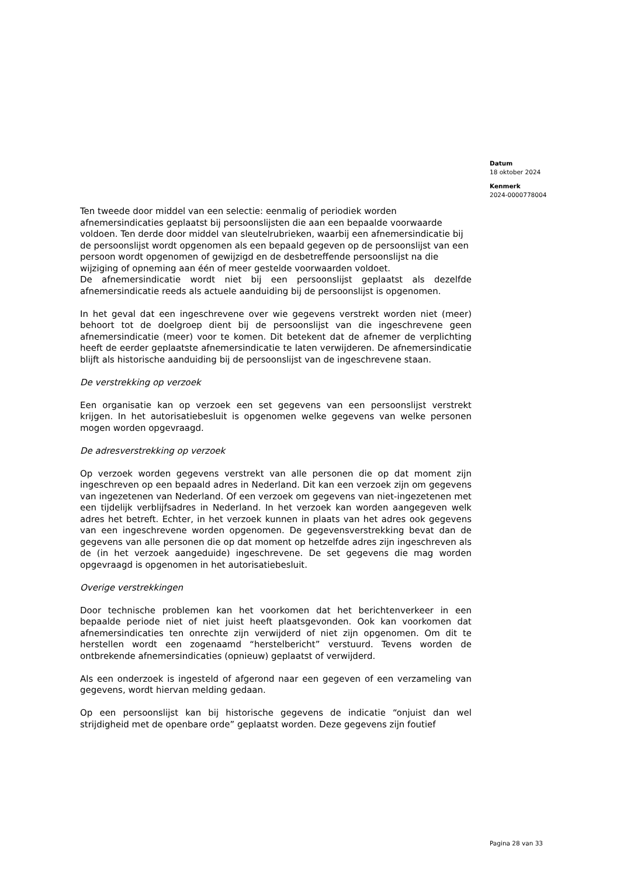Datum
18 oktober 2024
Kenmerk
2024-0000778004
Ten tweede door middel van een selectie: eenmalig of periodiek worden afnemersindicaties geplaatst bij persoonslijsten die aan een bepaalde voorwaarde voldoen. Ten derde door middel van sleutelrubrieken, waarbij een afnemersindicatie bij de persoonslijst wordt opgenomen als een bepaald gegeven op de persoonslijst van een persoon wordt opgenomen of gewijzigd en de desbetreffende persoonslijst na die wijziging of opneming aan één of meer gestelde voorwaarden voldoet.
De afnemersindicatie wordt niet bij een persoonslijst geplaatst als dezelfde afnemersindicatie reeds als actuele aanduiding bij de persoonslijst is opgenomen.
In het geval dat een ingeschrevene over wie gegevens verstrekt worden niet (meer) behoort tot de doelgroep dient bij de persoonslijst van die ingeschrevene geen afnemersindicatie (meer) voor te komen. Dit betekent dat de afnemer de verplichting heeft de eerder geplaatste afnemersindicatie te laten verwijderen. De afnemersindicatie blijft als historische aanduiding bij de persoonslijst van de ingeschrevene staan.
De verstrekking op verzoek
Een organisatie kan op verzoek een set gegevens van een persoonslijst verstrekt krijgen. In het autorisatiebesluit is opgenomen welke gegevens van welke personen mogen worden opgevraagd.
De adresverstrekking op verzoek
Op verzoek worden gegevens verstrekt van alle personen die op dat moment zijn ingeschreven op een bepaald adres in Nederland. Dit kan een verzoek zijn om gegevens van ingezetenen van Nederland. Of een verzoek om gegevens van niet-ingezetenen met een tijdelijk verblijfsadres in Nederland. In het verzoek kan worden aangegeven welk adres het betreft. Echter, in het verzoek kunnen in plaats van het adres ook gegevens van een ingeschrevene worden opgenomen. De gegevensverstrekking bevat dan de gegevens van alle personen die op dat moment op hetzelfde adres zijn ingeschreven als de (in het verzoek aangeduide) ingeschrevene. De set gegevens die mag worden opgevraagd is opgenomen in het autorisatiebesluit.
Overige verstrekkingen
Door technische problemen kan het voorkomen dat het berichtenverkeer in een bepaalde periode niet of niet juist heeft plaatsgevonden. Ook kan voorkomen dat afnemersindicaties ten onrechte zijn verwijderd of niet zijn opgenomen. Om dit te herstellen wordt een zogenaamd “herstelbericht” verstuurd. Tevens worden de ontbrekende afnemersindicaties (opnieuw) geplaatst of verwijderd.
Als een onderzoek is ingesteld of afgerond naar een gegeven of een verzameling van gegevens, wordt hiervan melding gedaan.
Op een persoonslijst kan bij historische gegevens de indicatie “onjuist dan wel strijdigheid met de openbare orde” geplaatst worden. Deze gegevens zijn foutief
Pagina 28 van 33